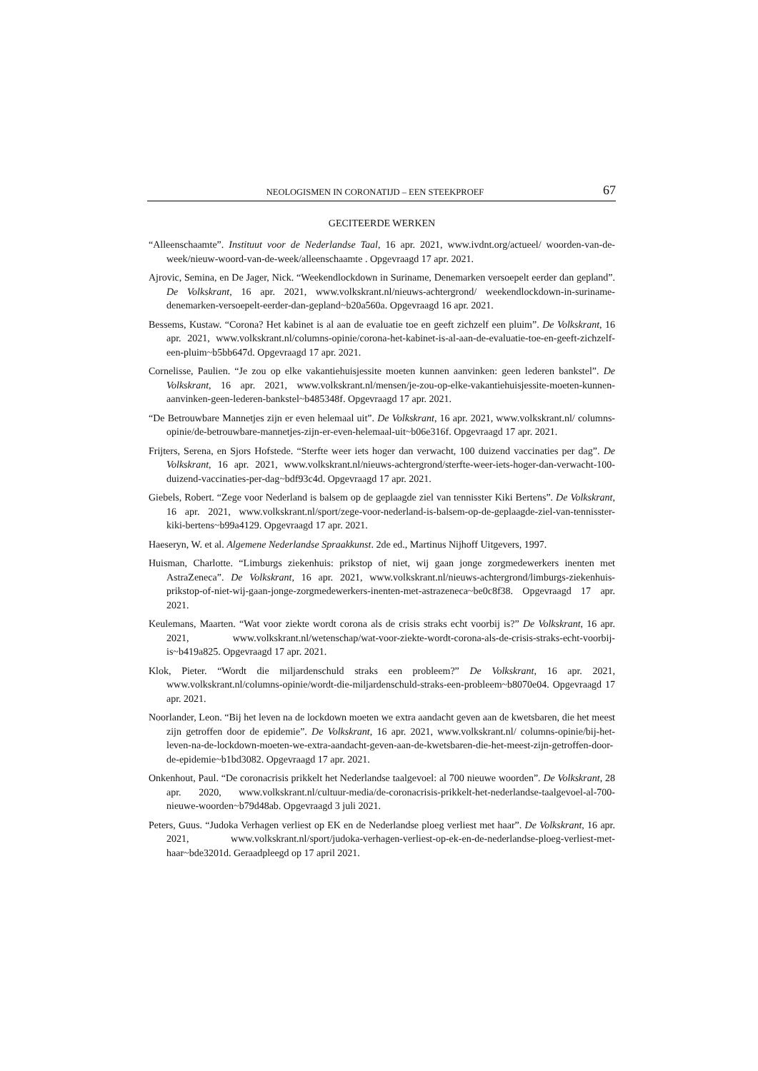NEOLOGISMEN IN CORONATIJD – EEN STEEKPROEF 67
GECITEERDE WERKEN
“Alleenschaamte”. Instituut voor de Nederlandse Taal, 16 apr. 2021, www.ivdnt.org/actueel/ woorden-van-de-week/nieuw-woord-van-de-week/alleenschaamte . Opgevraagd 17 apr. 2021.
Ajrovic, Semina, en De Jager, Nick. “Weekendlockdown in Suriname, Denemarken versoepelt eerder dan gepland”. De Volkskrant, 16 apr. 2021, www.volkskrant.nl/nieuws-achtergrond/ weekendlockdown-in-suriname-denemarken-versoepelt-eerder-dan-gepland~b20a560a. Opgevraagd 16 apr. 2021.
Bessems, Kustaw. “Corona? Het kabinet is al aan de evaluatie toe en geeft zichzelf een pluim”. De Volkskrant, 16 apr. 2021, www.volkskrant.nl/columns-opinie/corona-het-kabinet-is-al-aan-de-evaluatie-toe-en-geeft-zichzelf-een-pluim~b5bb647d. Opgevraagd 17 apr. 2021.
Cornelisse, Paulien. “Je zou op elke vakantiehuisjessite moeten kunnen aanvinken: geen lederen bankstel”. De Volkskrant, 16 apr. 2021, www.volkskrant.nl/mensen/je-zou-op-elke-vakantiehuisjessite-moeten-kunnen-aanvinken-geen-lederen-bankstel~b485348f. Opgevraagd 17 apr. 2021.
“De Betrouwbare Mannetjes zijn er even helemaal uit”. De Volkskrant, 16 apr. 2021, www.volkskrant.nl/ columns-opinie/de-betrouwbare-mannetjes-zijn-er-even-helemaal-uit~b06e316f. Opgevraagd 17 apr. 2021.
Frijters, Serena, en Sjors Hofstede. “Sterfte weer iets hoger dan verwacht, 100 duizend vaccinaties per dag”. De Volkskrant, 16 apr. 2021, www.volkskrant.nl/nieuws-achtergrond/sterfte-weer-iets-hoger-dan-verwacht-100-duizend-vaccinaties-per-dag~bdf93c4d. Opgevraagd 17 apr. 2021.
Giebels, Robert. “Zege voor Nederland is balsem op de geplaagde ziel van tennisster Kiki Bertens”. De Volkskrant, 16 apr. 2021, www.volkskrant.nl/sport/zege-voor-nederland-is-balsem-op-de-geplaagde-ziel-van-tennisster-kiki-bertens~b99a4129. Opgevraagd 17 apr. 2021.
Haeseryn, W. et al. Algemene Nederlandse Spraakkunst. 2de ed., Martinus Nijhoff Uitgevers, 1997.
Huisman, Charlotte. “Limburgs ziekenhuis: prikstop of niet, wij gaan jonge zorgmedewerkers inenten met AstraZeneca”. De Volkskrant, 16 apr. 2021, www.volkskrant.nl/nieuws-achtergrond/limburgs-ziekenhuis-prikstop-of-niet-wij-gaan-jonge-zorgmedewerkers-inenten-met-astrazeneca~be0c8f38. Opgevraagd 17 apr. 2021.
Keulemans, Maarten. “Wat voor ziekte wordt corona als de crisis straks echt voorbij is?” De Volkskrant, 16 apr. 2021, www.volkskrant.nl/wetenschap/wat-voor-ziekte-wordt-corona-als-de-crisis-straks-echt-voorbij-is~b419a825. Opgevraagd 17 apr. 2021.
Klok, Pieter. “Wordt die miljardenschuld straks een probleem?” De Volkskrant, 16 apr. 2021, www.volkskrant.nl/columns-opinie/wordt-die-miljardenschuld-straks-een-probleem~b8070e04. Opgevraagd 17 apr. 2021.
Noorlander, Leon. “Bij het leven na de lockdown moeten we extra aandacht geven aan de kwetsbaren, die het meest zijn getroffen door de epidemie”. De Volkskrant, 16 apr. 2021, www.volkskrant.nl/ columns-opinie/bij-het-leven-na-de-lockdown-moeten-we-extra-aandacht-geven-aan-de-kwetsbaren-die-het-meest-zijn-getroffen-door-de-epidemie~b1bd3082. Opgevraagd 17 apr. 2021.
Onkenhout, Paul. “De coronacrisis prikkelt het Nederlandse taalgevoel: al 700 nieuwe woorden”. De Volkskrant, 28 apr. 2020, www.volkskrant.nl/cultuur-media/de-coronacrisis-prikkelt-het-nederlandse-taalgevoel-al-700-nieuwe-woorden~b79d48ab. Opgevraagd 3 juli 2021.
Peters, Guus. “Judoka Verhagen verliest op EK en de Nederlandse ploeg verliest met haar”. De Volkskrant, 16 apr. 2021, www.volkskrant.nl/sport/judoka-verhagen-verliest-op-ek-en-de-nederlandse-ploeg-verliest-met-haar~bde3201d. Geraadpleegd op 17 april 2021.